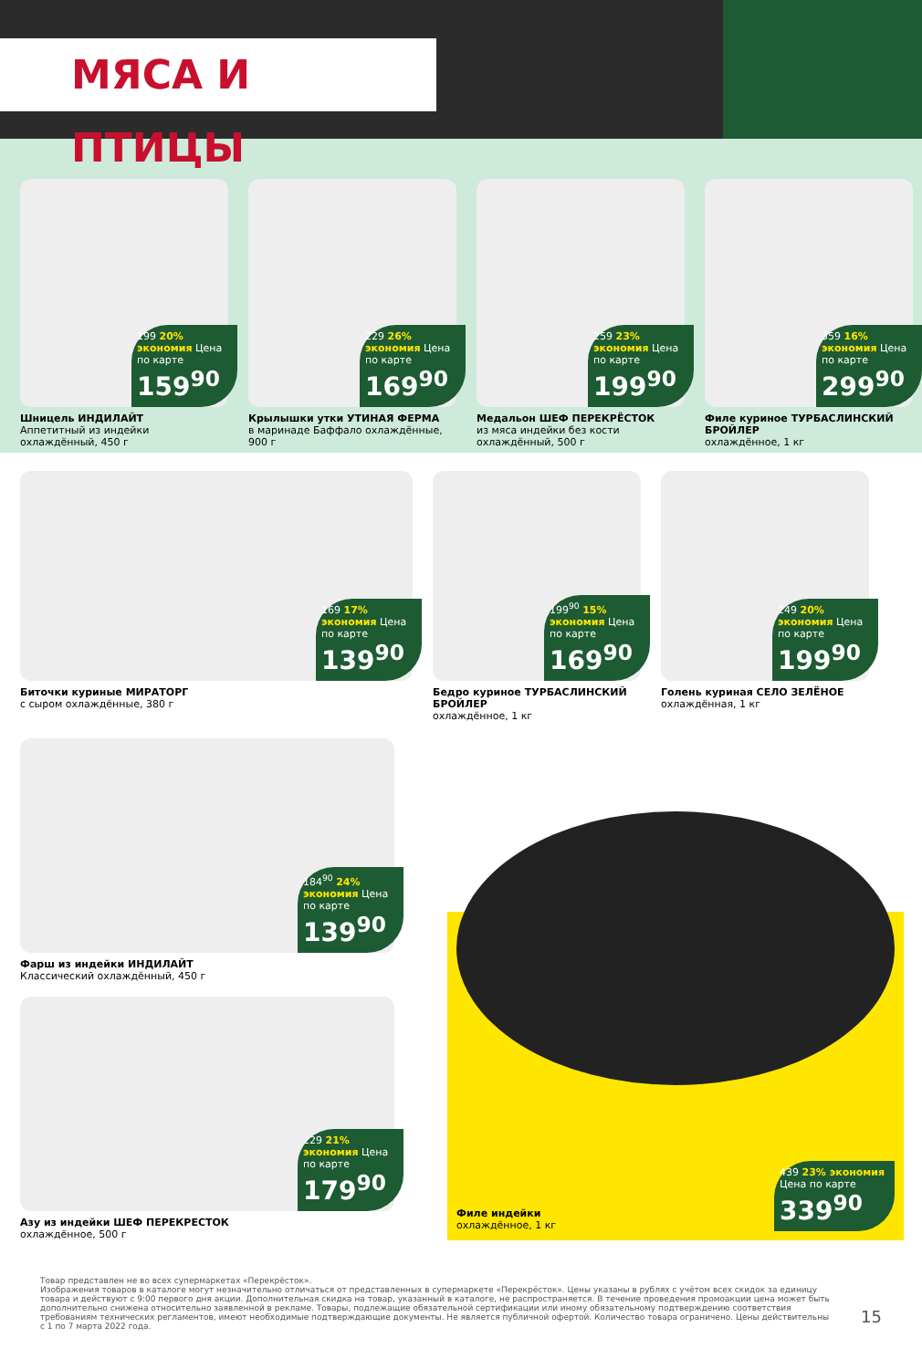МЯСА И ПТИЦЫ
199 20% экономия Цена по карте
159<sup>90</sup>
Шницель ИНДИЛАЙТ
Аппетитный из индейки охлаждённый, 450 г
229 26% экономия Цена по карте
169<sup>90</sup>
Крылышки утки УТИНАЯ ФЕРМА
в маринаде Баффало охлаждённые, 900 г
259 23% экономия Цена по карте
199<sup>90</sup>
Медальон ШЕФ ПЕРЕКРЁСТОК
из мяса индейки без кости охлаждённый, 500 г
359 16% экономия Цена по карте
299<sup>90</sup>
Филе куриное ТУРБАСЛИНСКИЙ БРОЙЛЕР
охлаждённое, 1 кг
169 17% экономия Цена по карте
139<sup>90</sup>
Биточки куриные МИРАТОРГ
с сыром охлаждённые, 380 г
199<sup>90</sup> 15% экономия Цена по карте
169<sup>90</sup>
Бедро куриное ТУРБАСЛИНСКИЙ БРОЙЛЕР
охлаждённое, 1 кг
249 20% экономия Цена по карте
199<sup>90</sup>
Голень куриная СЕЛО ЗЕЛЁНОЕ
охлаждённая, 1 кг
184<sup>90</sup> 24% экономия Цена по карте
139<sup>90</sup>
Фарш из индейки ИНДИЛАЙТ
Классический охлаждённый, 450 г
229 21% экономия Цена по карте
179<sup>90</sup>
Азу из индейки ШЕФ ПЕРЕКРЕСТОК
охлаждённое, 500 г
Филе индейки
охлаждённое, 1 кг
439 23% экономия Цена по карте
339<sup>90</sup>
Товар представлен не во всех супермаркетах «Перекрёсток».
Изображения товаров в каталоге могут незначительно отличаться от представленных в супермаркете «Перекрёсток». Цены указаны в рублях с учётом всех скидок за единицу товара и действуют с 9:00 первого дня акции. Дополнительная скидка на товар, указанный в каталоге, не распространяется. В течение проведения промоакции цена может быть дополнительно снижена относительно заявленной в рекламе. Товары, подлежащие обязательной сертификации или иному обязательному подтверждению соответствия требованиям технических регламентов, имеют необходимые подтверждающие документы. Не является публичной офертой. Количество товара ограничено. Цены действительны с 1 по 7 марта 2022 года.
15